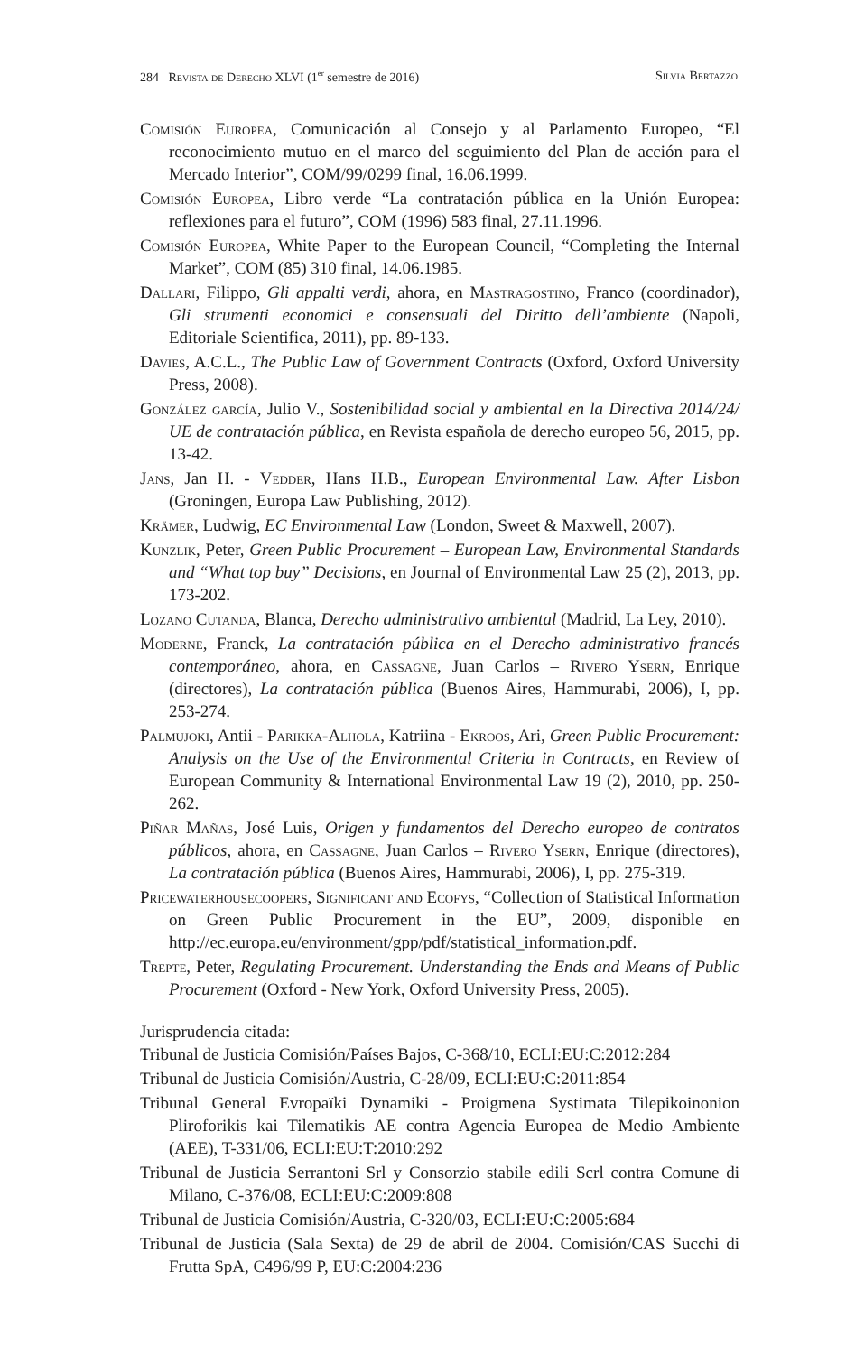284 Revista de Derecho XLVI (1<sup>er</sup> semestre de 2016) Silvia Bertazzo
Comisión Europea, Comunicación al Consejo y al Parlamento Europeo, “El reconocimiento mutuo en el marco del seguimiento del Plan de acción para el Mercado Interior”, COM/99/0299 final, 16.06.1999.
Comisión Europea, Libro verde “La contratación pública en la Unión Europea: reflexiones para el futuro”, COM (1996) 583 final, 27.11.1996.
Comisión Europea, White Paper to the European Council, “Completing the Internal Market”, COM (85) 310 final, 14.06.1985.
Dallari, Filippo, Gli appalti verdi, ahora, en Mastragostino, Franco (coordinador), Gli strumenti economici e consensuali del Diritto dell’ambiente (Napoli, Editoriale Scientifica, 2011), pp. 89-133.
Davies, A.C.L., The Public Law of Government Contracts (Oxford, Oxford University Press, 2008).
González garcía, Julio V., Sostenibilidad social y ambiental en la Directiva 2014/24/ UE de contratación pública, en Revista española de derecho europeo 56, 2015, pp. 13-42.
Jans, Jan H. - Vedder, Hans H.B., European Environmental Law. After Lisbon (Groningen, Europa Law Publishing, 2012).
Krämer, Ludwig, EC Environmental Law (London, Sweet & Maxwell, 2007).
Kunzlik, Peter, Green Public Procurement – European Law, Environmental Standards and “What top buy” Decisions, en Journal of Environmental Law 25 (2), 2013, pp. 173-202.
Lozano Cutanda, Blanca, Derecho administrativo ambiental (Madrid, La Ley, 2010).
Moderne, Franck, La contratación pública en el Derecho administrativo francés contemporáneo, ahora, en Cassagne, Juan Carlos – Rivero Ysern, Enrique (directores), La contratación pública (Buenos Aires, Hammurabi, 2006), I, pp. 253-274.
Palmujoki, Antii - Parikka-Alhola, Katriina - Ekroos, Ari, Green Public Procurement: Analysis on the Use of the Environmental Criteria in Contracts, en Review of European Community & International Environmental Law 19 (2), 2010, pp. 250-262.
Piñar Mañas, José Luis, Origen y fundamentos del Derecho europeo de contratos públicos, ahora, en Cassagne, Juan Carlos – Rivero Ysern, Enrique (directores), La contratación pública (Buenos Aires, Hammurabi, 2006), I, pp. 275-319.
Pricewaterhousecoopers, Significant and Ecofys, “Collection of Statistical Information on Green Public Procurement in the EU”, 2009, disponible en http://ec.europa.eu/environment/gpp/pdf/statistical_information.pdf.
Trepte, Peter, Regulating Procurement. Understanding the Ends and Means of Public Procurement (Oxford - New York, Oxford University Press, 2005).
Jurisprudencia citada:
Tribunal de Justicia Comisión/Países Bajos, C-368/10, ECLI:EU:C:2012:284
Tribunal de Justicia Comisión/Austria, C-28/09, ECLI:EU:C:2011:854
Tribunal General Evropaïki Dynamiki - Proigmena Systimata Tilepikoinonion Pliroforikis kai Tilematikis AE contra Agencia Europea de Medio Ambiente (AEE), T-331/06, ECLI:EU:T:2010:292
Tribunal de Justicia Serrantoni Srl y Consorzio stabile edili Scrl contra Comune di Milano, C-376/08, ECLI:EU:C:2009:808
Tribunal de Justicia Comisión/Austria, C-320/03, ECLI:EU:C:2005:684
Tribunal de Justicia (Sala Sexta) de 29 de abril de 2004. Comisión/CAS Succhi di Frutta SpA, C496/99 P, EU:C:2004:236